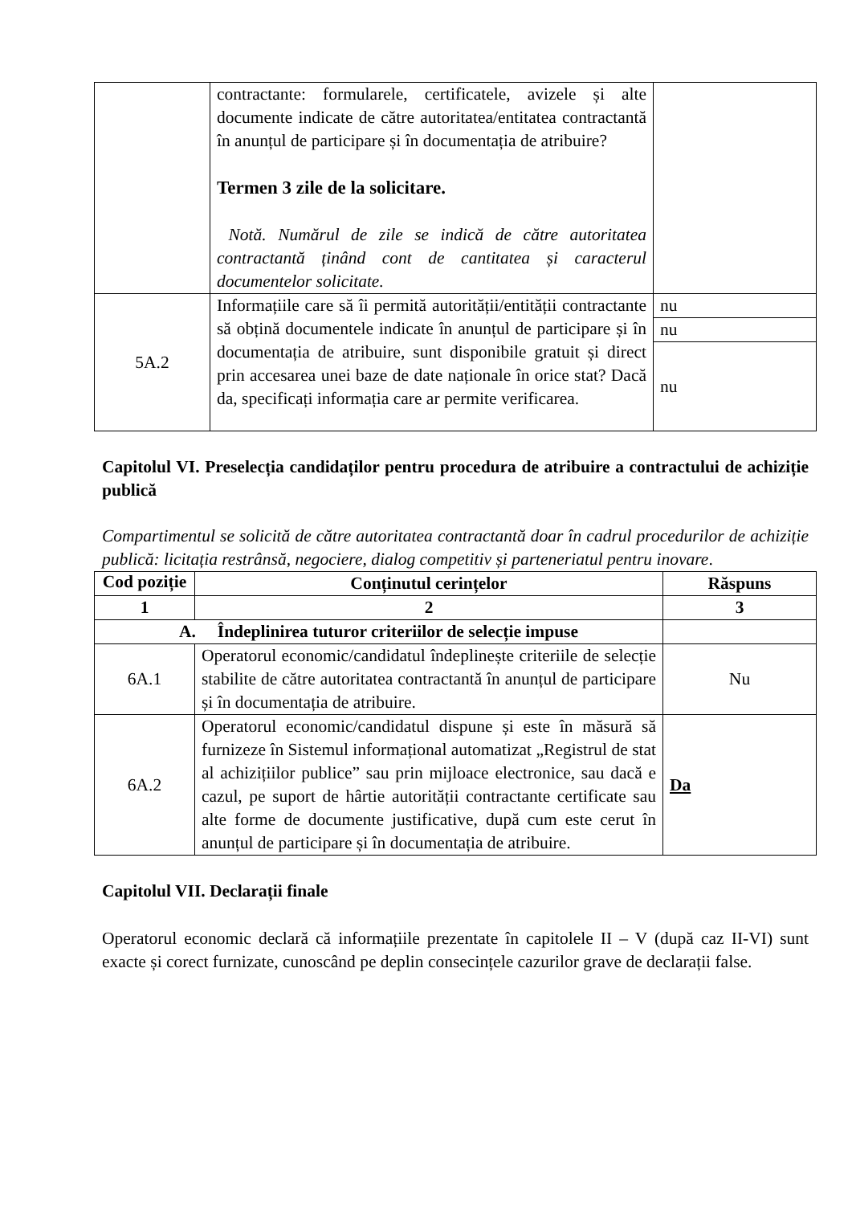| | contractante: formularele, certificatele, avizele și alte documente indicate de către autoritatea/entitatea contractantă în anunțul de participare și în documentația de atribuire? Termen 3 zile de la solicitare. Notă. Numărul de zile se indică de către autoritatea contractantă ținând cont de cantitatea și caracterul documentelor solicitate. | |
| 5A.2 | Informațiile care să îi permită autorității/entității contractante să obțină documentele indicate în anunțul de participare și în documentația de atribuire, sunt disponibile gratuit și direct prin accesarea unei baze de date naționale în orice stat? Dacă da, specificați informația care ar permite verificarea. | nu |
| | | nu |
| | | nu |
Capitolul VI. Preselecția candidaților pentru procedura de atribuire a contractului de achiziție publică
Compartimentul se solicită de către autoritatea contractantă doar în cadrul procedurilor de achiziție publică: licitația restrânsă, negociere, dialog competitiv și parteneriatul pentru inovare.
| Cod poziție | Conținutul cerințelor | Răspuns |
| --- | --- | --- |
| 1 | 2 | 3 |
| A. Îndeplinirea tuturor criteriilor de selecție impuse | | |
| 6A.1 | Operatorul economic/candidatul îndeplinește criteriile de selecție stabilite de către autoritatea contractantă în anunțul de participare și în documentația de atribuire. | Nu |
| 6A.2 | Operatorul economic/candidatul dispune și este în măsură să furnizeze în Sistemul informațional automatizat „Registrul de stat al achizițiilor publice” sau prin mijloace electronice, sau dacă e cazul, pe suport de hârtie autorității contractante certificate sau alte forme de documente justificative, după cum este cerut în anunțul de participare și în documentația de atribuire. | Da |
Capitolul VII. Declarații finale
Operatorul economic declară că informațiile prezentate în capitolele II – V (după caz II-VI) sunt exacte și corect furnizate, cunoscând pe deplin consecințele cazurilor grave de declarații false.